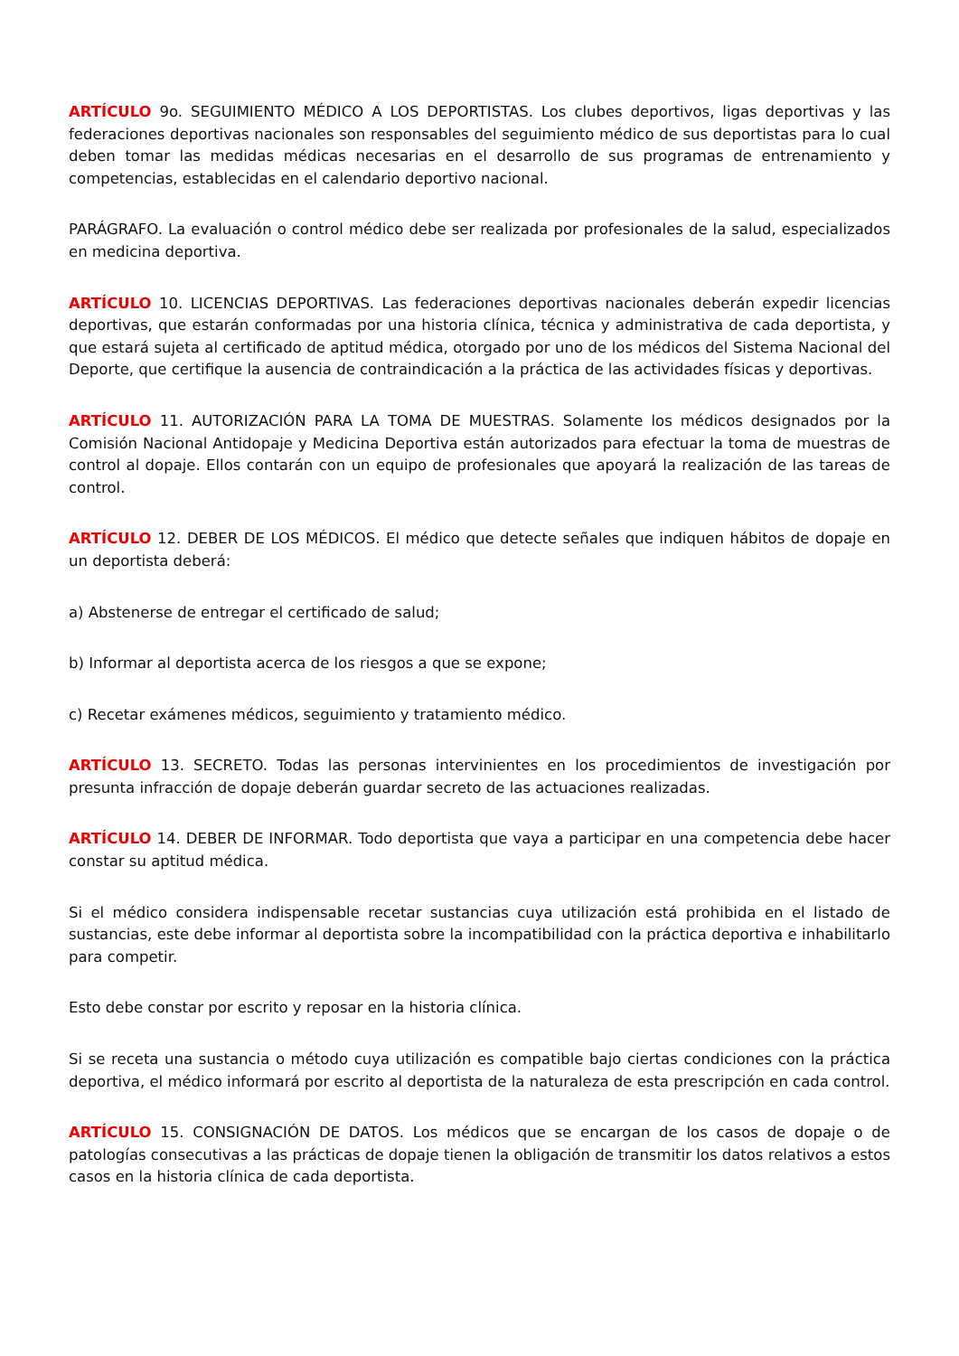ARTÍCULO 9o. SEGUIMIENTO MÉDICO A LOS DEPORTISTAS. Los clubes deportivos, ligas deportivas y las federaciones deportivas nacionales son responsables del seguimiento médico de sus deportistas para lo cual deben tomar las medidas médicas necesarias en el desarrollo de sus programas de entrenamiento y competencias, establecidas en el calendario deportivo nacional.
PARÁGRAFO. La evaluación o control médico debe ser realizada por profesionales de la salud, especializados en medicina deportiva.
ARTÍCULO 10. LICENCIAS DEPORTIVAS. Las federaciones deportivas nacionales deberán expedir licencias deportivas, que estarán conformadas por una historia clínica, técnica y administrativa de cada deportista, y que estará sujeta al certificado de aptitud médica, otorgado por uno de los médicos del Sistema Nacional del Deporte, que certifique la ausencia de contraindicación a la práctica de las actividades físicas y deportivas.
ARTÍCULO 11. AUTORIZACIÓN PARA LA TOMA DE MUESTRAS. Solamente los médicos designados por la Comisión Nacional Antidopaje y Medicina Deportiva están autorizados para efectuar la toma de muestras de control al dopaje. Ellos contarán con un equipo de profesionales que apoyará la realización de las tareas de control.
ARTÍCULO 12. DEBER DE LOS MÉDICOS. El médico que detecte señales que indiquen hábitos de dopaje en un deportista deberá:
a) Abstenerse de entregar el certificado de salud;
b) Informar al deportista acerca de los riesgos a que se expone;
c) Recetar exámenes médicos, seguimiento y tratamiento médico.
ARTÍCULO 13. SECRETO. Todas las personas intervinientes en los procedimientos de investigación por presunta infracción de dopaje deberán guardar secreto de las actuaciones realizadas.
ARTÍCULO 14. DEBER DE INFORMAR. Todo deportista que vaya a participar en una competencia debe hacer constar su aptitud médica.
Si el médico considera indispensable recetar sustancias cuya utilización está prohibida en el listado de sustancias, este debe informar al deportista sobre la incompatibilidad con la práctica deportiva e inhabilitarlo para competir.
Esto debe constar por escrito y reposar en la historia clínica.
Si se receta una sustancia o método cuya utilización es compatible bajo ciertas condiciones con la práctica deportiva, el médico informará por escrito al deportista de la naturaleza de esta prescripción en cada control.
ARTÍCULO 15. CONSIGNACIÓN DE DATOS. Los médicos que se encargan de los casos de dopaje o de patologías consecutivas a las prácticas de dopaje tienen la obligación de transmitir los datos relativos a estos casos en la historia clínica de cada deportista.